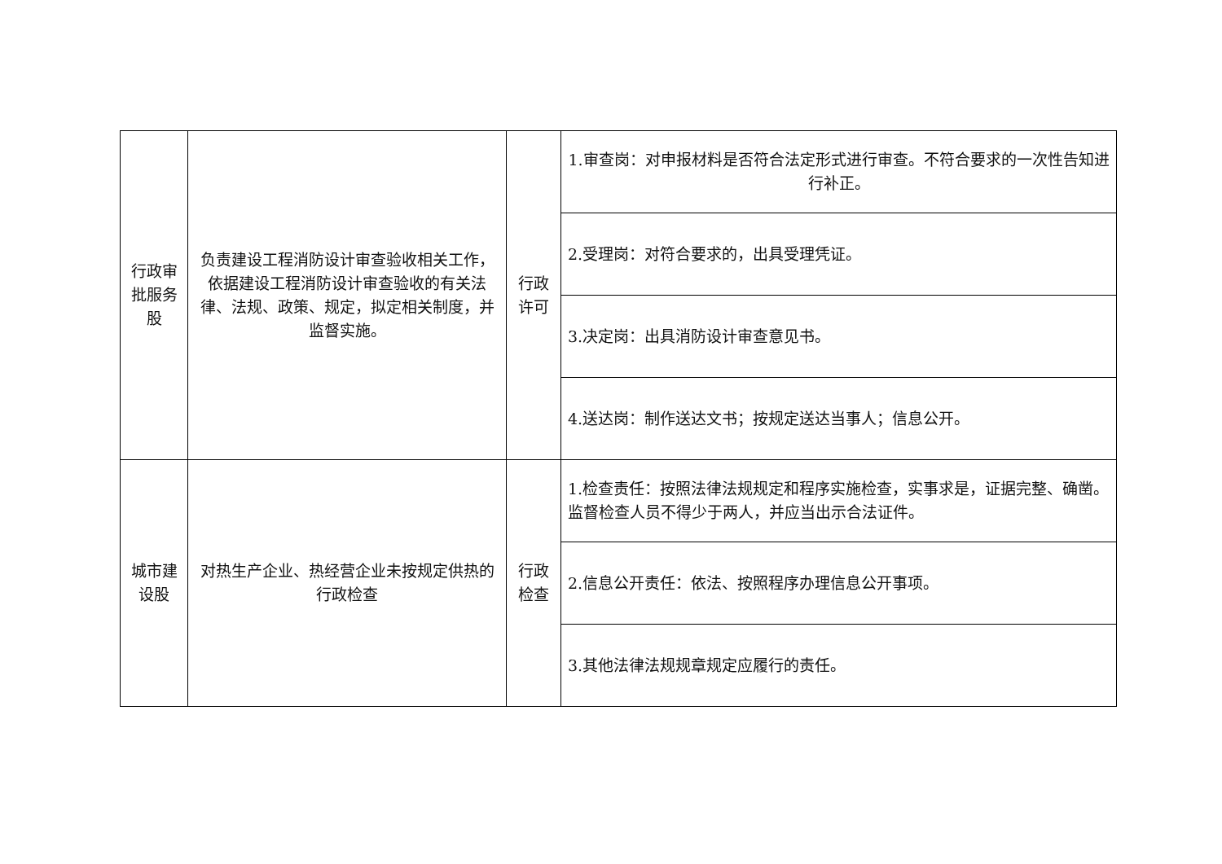| 行政审批服务股 | 负责建设工程消防设计审查验收相关工作，依据建设工程消防设计审查验收的有关法律、法规、政策、规定，拟定相关制度，并监督实施。 | 行政许可 | 1.审查岗：对申报材料是否符合法定形式进行审查。不符合要求的一次性告知进行补正。 |
| | | | 2.受理岗：对符合要求的，出具受理凭证。 |
| | | | 3.决定岗：出具消防设计审查意见书。 |
| | | | 4.送达岗：制作送达文书；按规定送达当事人；信息公开。 |
| 城市建设股 | 对热生产企业、热经营企业未按规定供热的行政检查 | 行政检查 | 1.检查责任：按照法律法规规定和程序实施检查，实事求是，证据完整、确凿。监督检查人员不得少于两人，并应当出示合法证件。 |
| | | | 2.信息公开责任：依法、按照程序办理信息公开事项。 |
| | | | 3.其他法律法规规章规定应履行的责任。 |